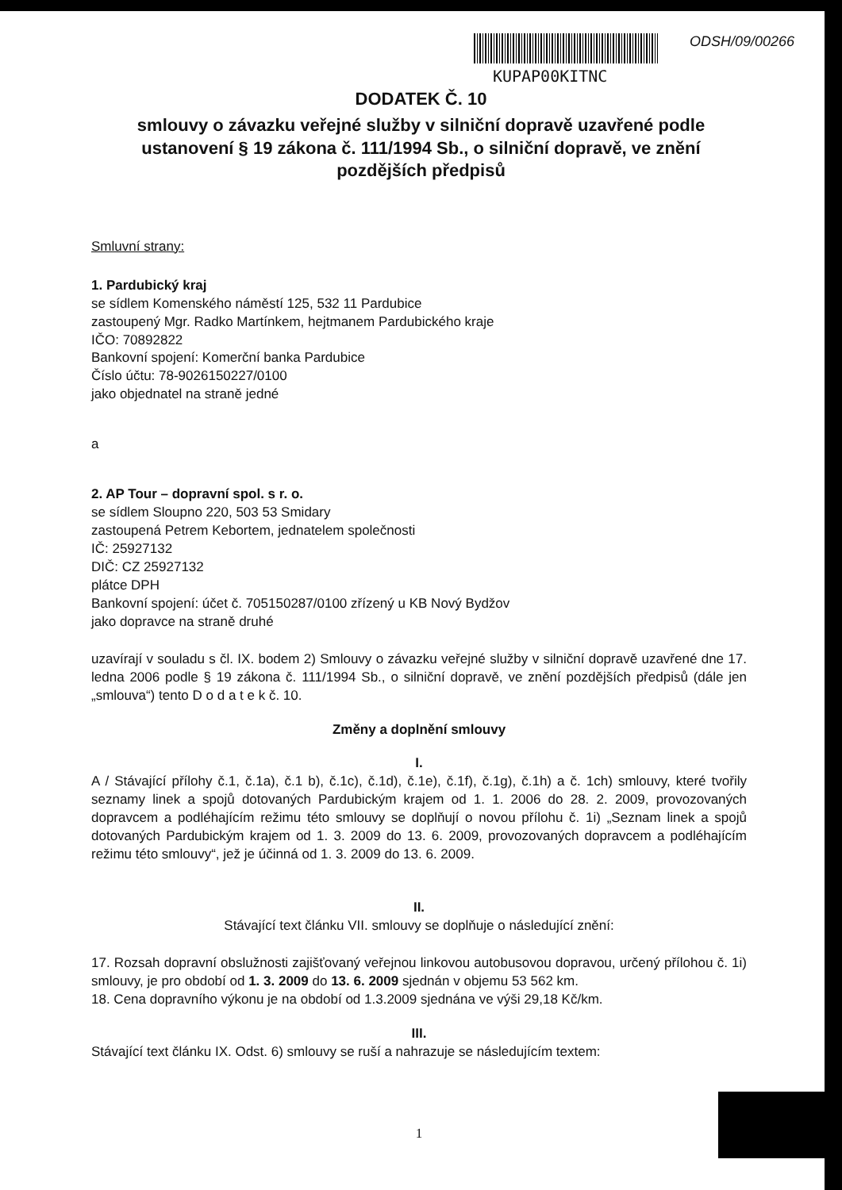KUPAP00KITNC
ODSH/09/00266
DODATEK Č. 10
smlouvy o závazku veřejné služby v silniční dopravě uzavřené podle ustanovení § 19 zákona č. 111/1994 Sb., o silniční dopravě, ve znění pozdějších předpisů
Smluvní strany:
1. Pardubický kraj
se sídlem Komenského náměstí 125, 532 11 Pardubice
zastoupený Mgr. Radko Martínkem, hejtmanem Pardubického kraje
IČO: 70892822
Bankovní spojení: Komerční banka Pardubice
Číslo účtu: 78-9026150227/0100
jako objednatel na straně jedné
a
2. AP Tour – dopravní spol. s r. o.
se sídlem Sloupno 220, 503 53 Smidary
zastoupená Petrem Kebortem, jednatelem společnosti
IČ: 25927132
DIČ: CZ 25927132
plátce DPH
Bankovní spojení: účet č. 705150287/0100 zřízený u KB Nový Bydžov
jako dopravce na straně druhé
uzavírají v souladu s čl. IX. bodem 2) Smlouvy o závazku veřejné služby v silniční dopravě uzavřené dne 17. ledna 2006 podle § 19 zákona č. 111/1994 Sb., o silniční dopravě, ve znění pozdějších předpisů (dále jen „smlouva“) tento D o d a t e k č. 10.
Změny a doplnění smlouvy
I.
A / Stávající přílohy č.1, č.1a), č.1 b), č.1c), č.1d), č.1e), č.1f), č.1g), č.1h) a č. 1ch) smlouvy, které tvořily seznamy linek a spojů dotovaných Pardubickým krajem od 1. 1. 2006 do 28. 2. 2009, provozovaných dopravcem a podléhajícím režimu této smlouvy se doplňují o novou přílohu č. 1i) „Seznam linek a spojů dotovaných Pardubickým krajem od 1. 3. 2009 do 13. 6. 2009, provozovaných dopravcem a podléhajícím režimu této smlouvy“, jež je účinná od 1. 3. 2009 do 13. 6. 2009.
II.
Stávající text článku VII. smlouvy se doplňuje o následující znění:
17. Rozsah dopravní obslužnosti zajišťovaný veřejnou linkovou autobusovou dopravou, určený přílohou č. 1i) smlouvy, je pro období od 1. 3. 2009 do 13. 6. 2009 sjednán v objemu 53 562 km.
18. Cena dopravního výkonu je na období od 1.3.2009 sjednána ve výši 29,18 Kč/km.
III.
Stávající text článku IX. Odst. 6) smlouvy se ruší a nahrazuje se následujícím textem:
1